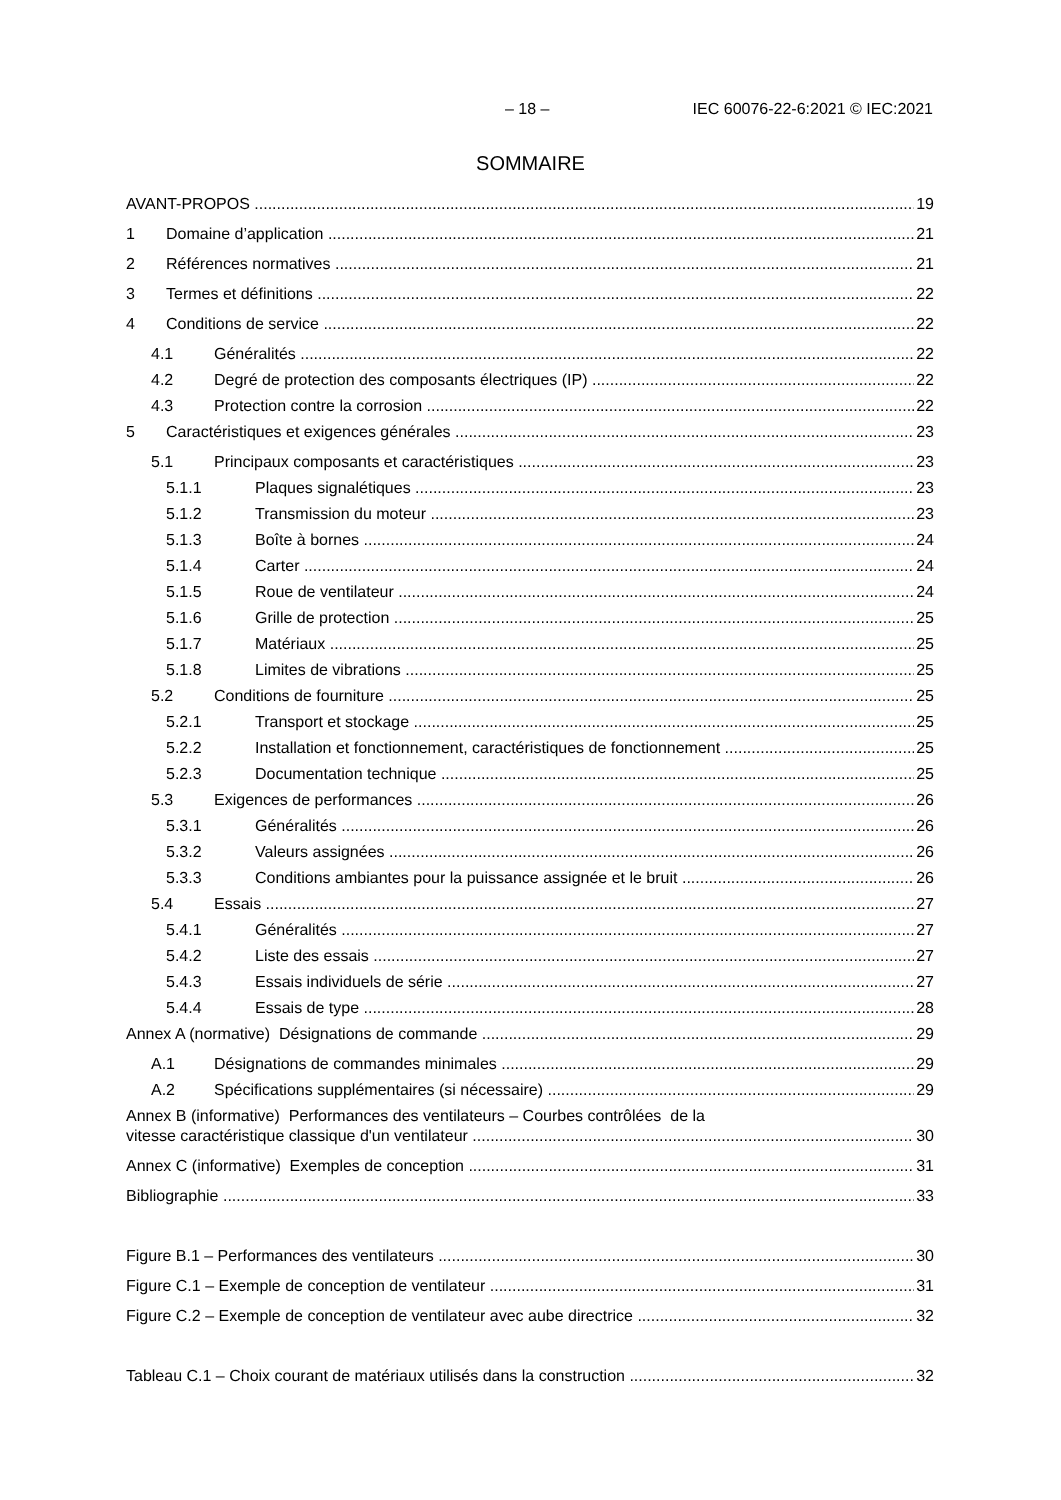– 18 – IEC 60076-22-6:2021 © IEC:2021
SOMMAIRE
AVANT-PROPOS 19
1 Domaine d’application 21
2 Références normatives 21
3 Termes et définitions 22
4 Conditions de service 22
4.1 Généralités 22
4.2 Degré de protection des composants électriques (IP) 22
4.3 Protection contre la corrosion 22
5 Caractéristiques et exigences générales 23
5.1 Principaux composants et caractéristiques 23
5.1.1 Plaques signalétiques 23
5.1.2 Transmission du moteur 23
5.1.3 Boîte à bornes 24
5.1.4 Carter 24
5.1.5 Roue de ventilateur 24
5.1.6 Grille de protection 25
5.1.7 Matériaux 25
5.1.8 Limites de vibrations 25
5.2 Conditions de fourniture 25
5.2.1 Transport et stockage 25
5.2.2 Installation et fonctionnement, caractéristiques de fonctionnement 25
5.2.3 Documentation technique 25
5.3 Exigences de performances 26
5.3.1 Généralités 26
5.3.2 Valeurs assignées 26
5.3.3 Conditions ambiantes pour la puissance assignée et le bruit 26
5.4 Essais 27
5.4.1 Généralités 27
5.4.2 Liste des essais 27
5.4.3 Essais individuels de série 27
5.4.4 Essais de type 28
Annex A (normative) Désignations de commande 29
A.1 Désignations de commandes minimales 29
A.2 Spécifications supplémentaires (si nécessaire) 29
Annex B (informative) Performances des ventilateurs – Courbes contrôlées de la
vitesse caractéristique classique d'un ventilateur 30
Annex C (informative) Exemples de conception 31
Bibliographie 33
Figure B.1 – Performances des ventilateurs 30
Figure C.1 – Exemple de conception de ventilateur 31
Figure C.2 – Exemple de conception de ventilateur avec aube directrice 32
Tableau C.1 – Choix courant de matériaux utilisés dans la construction 32